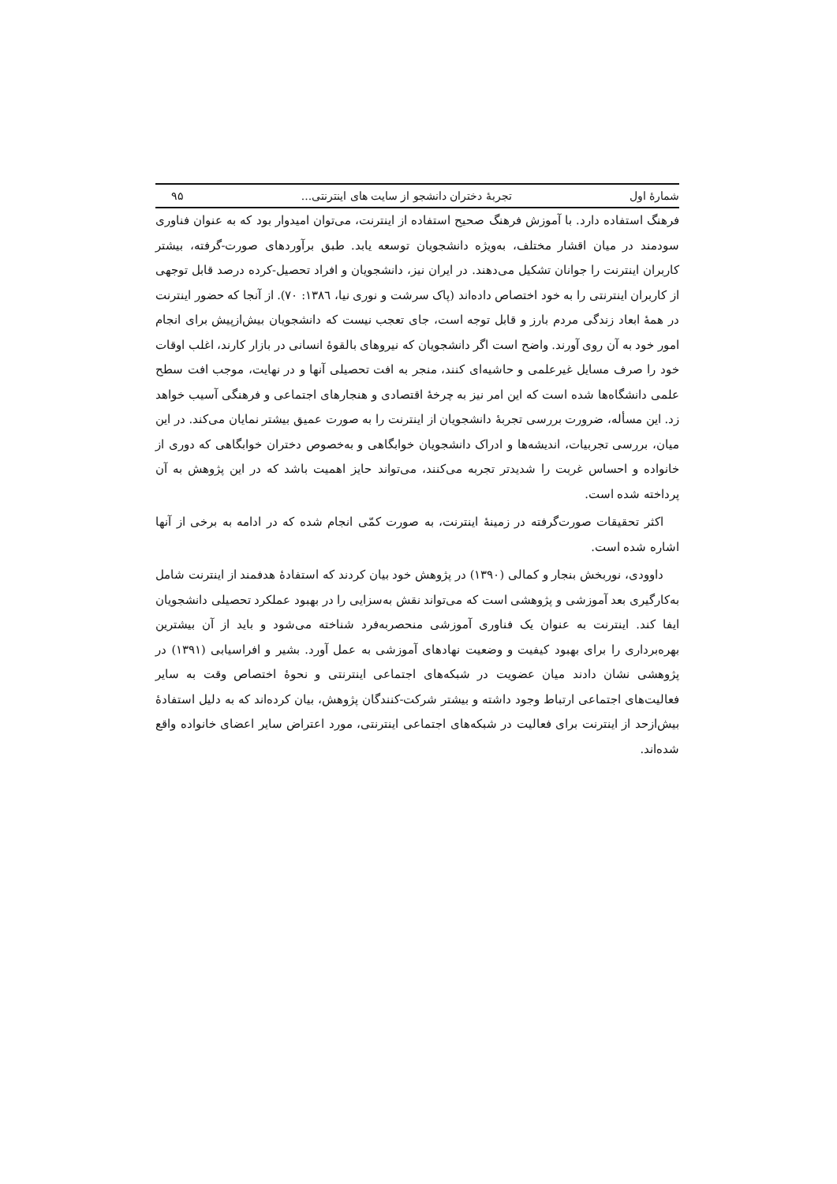شمارهٔ اول تجربهٔ دختران دانشجو از سایت های اینترنتی... ۹۵
فرهنگ استفاده دارد. با آموزش فرهنگ صحیح استفاده از اینترنت، می‌توان امیدوار بود که به عنوان فناوری سودمند در میان اقشار مختلف، به‌ویژه دانشجویان توسعه یابد. طبق برآوردهای صورت-گرفته، بیشتر کاربران اینترنت را جوانان تشکیل می‌دهند. در ایران نیز، دانشجویان و افراد تحصیل-کرده درصد قابل توجهی از کاربران اینترنتی را به خود اختصاص داده‌اند (پاک سرشت و نوری نیا، ۱۳۸٦: ۷۰). از آنجا که حضور اینترنت در همهٔ ابعاد زندگی مردم بارز و قابل توجه است، جای تعجب نیست که دانشجویان بیش‌ازپیش برای انجام امور خود به آن روی آورند. واضح است اگر دانشجویان که نیروهای بالقوهٔ انسانی در بازار کارند، اغلب اوقات خود را صرف مسایل غیرعلمی و حاشیه‌ای کنند، منجر به افت تحصیلی آنها و در نهایت، موجب افت سطح علمی دانشگاه‌ها شده است که این امر نیز به چرخهٔ اقتصادی و هنجارهای اجتماعی و فرهنگی آسیب خواهد زد. این مسأله، ضرورت بررسی تجربهٔ دانشجویان از اینترنت را به صورت عمیق بیشتر نمایان می‌کند. در این میان، بررسی تجربیات، اندیشه‌ها و ادراک دانشجویان خوابگاهی و به‌خصوص دختران خوابگاهی که دوری از خانواده و احساس غربت را شدیدتر تجربه می‌کنند، می‌تواند حایز اهمیت باشد که در این پژوهش به آن پرداخته شده است.
اکثر تحقیقات صورت‌گرفته در زمینهٔ اینترنت، به صورت کمّی انجام شده که در ادامه به برخی از آنها اشاره شده است.
داوودی، نوربخش بنجار و کمالی (۱۳۹۰) در پژوهش خود بیان کردند که استفادهٔ هدفمند از اینترنت شامل به‌کارگیری بعد آموزشی و پژوهشی است که می‌تواند نقش به‌سزایی را در بهبود عملکرد تحصیلی دانشجویان ایفا کند. اینترنت به عنوان یک فناوری آموزشی منحصربه‌فرد شناخته می‌شود و باید از آن بیشترین بهره‌برداری را برای بهبود کیفیت و وضعیت نهادهای آموزشی به عمل آورد. بشیر و افراسیابی (۱۳۹۱) در پژوهشی نشان دادند میان عضویت در شبکه‌های اجتماعی اینترنتی و نحوهٔ اختصاص وقت به سایر فعالیت‌های اجتماعی ارتباط وجود داشته و بیشتر شرکت-کنندگان پژوهش، بیان کرده‌اند که به دلیل استفادهٔ بیش‌ازحد از اینترنت برای فعالیت در شبکه‌های اجتماعی اینترنتی، مورد اعتراض سایر اعضای خانواده واقع شده‌اند.